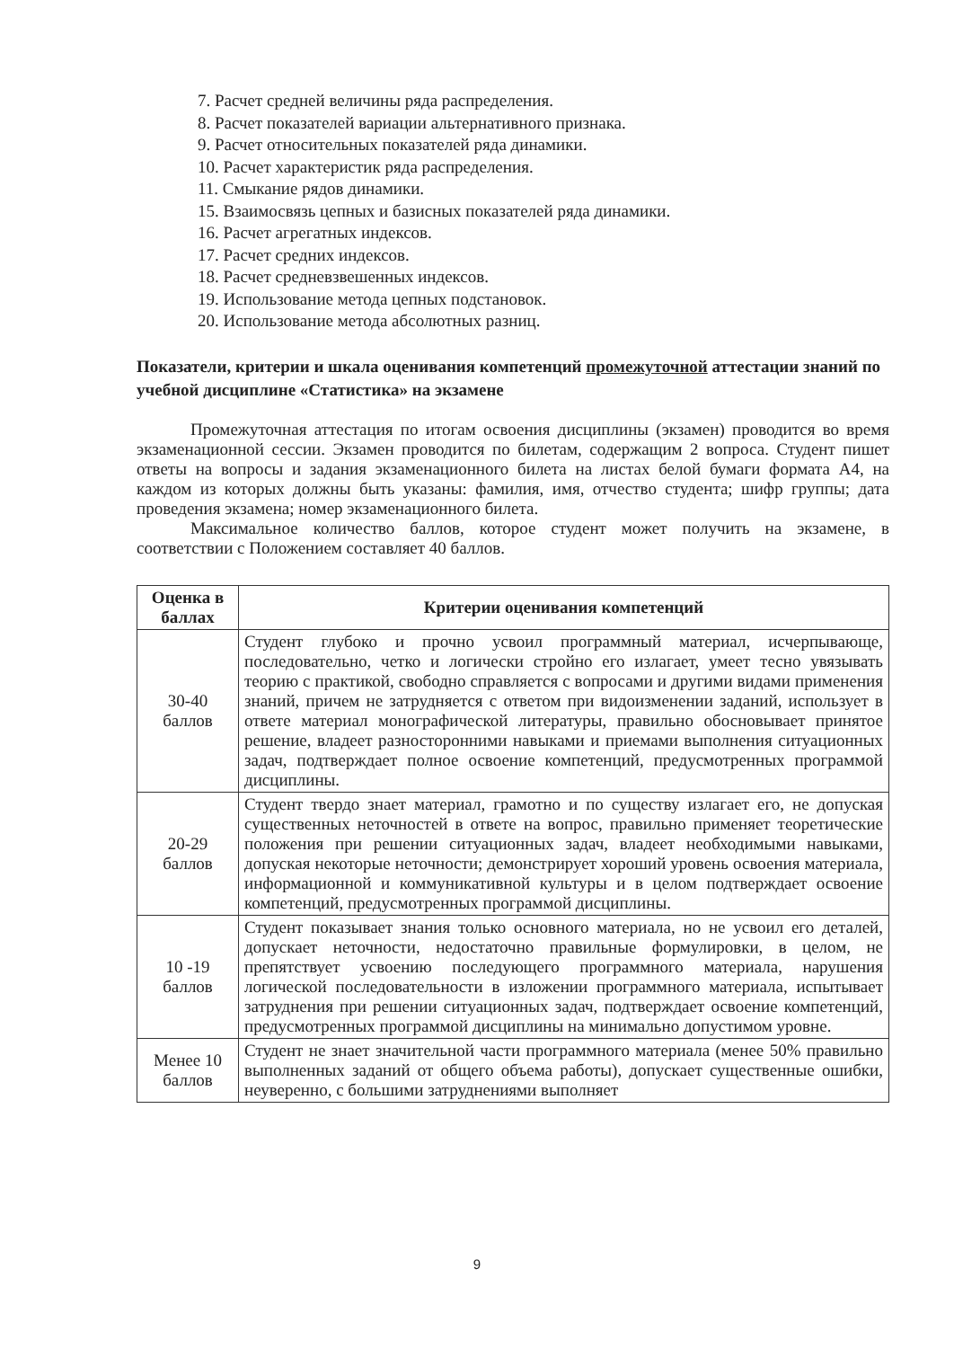7. Расчет средней величины ряда распределения.
8. Расчет показателей вариации альтернативного признака.
9. Расчет относительных показателей ряда динамики.
10. Расчет характеристик ряда распределения.
11. Смыкание рядов динамики.
15. Взаимосвязь цепных и базисных показателей ряда динамики.
16. Расчет агрегатных индексов.
17. Расчет средних индексов.
18. Расчет средневзвешенных индексов.
19. Использование метода цепных подстановок.
20. Использование метода абсолютных разниц.
Показатели, критерии и шкала оценивания компетенций промежуточной аттестации знаний по учебной дисциплине «Статистика» на экзамене
Промежуточная аттестация по итогам освоения дисциплины (экзамен) проводится во время экзаменационной сессии. Экзамен проводится по билетам, содержащим 2 вопроса. Студент пишет ответы на вопросы и задания экзаменационного билета на листах белой бумаги формата А4, на каждом из которых должны быть указаны: фамилия, имя, отчество студента; шифр группы; дата проведения экзамена; номер экзаменационного билета.
Максимальное количество баллов, которое студент может получить на экзамене, в соответствии с Положением составляет 40 баллов.
| Оценка в баллах | Критерии оценивания компетенций |
| --- | --- |
| 30-40 баллов | Студент глубоко и прочно усвоил программный материал, исчерпывающе, последовательно, четко и логически стройно его излагает, умеет тесно увязывать теорию с практикой, свободно справляется с вопросами и другими видами применения знаний, причем не затрудняется с ответом при видоизменении заданий, использует в ответе материал монографической литературы, правильно обосновывает принятое решение, владеет разносторонними навыками и приемами выполнения ситуационных задач, подтверждает полное освоение компетенций, предусмотренных программой дисциплины. |
| 20-29 баллов | Студент твердо знает материал, грамотно и по существу излагает его, не допуская существенных неточностей в ответе на вопрос, правильно применяет теоретические положения при решении ситуационных задач, владеет необходимыми навыками, допуская некоторые неточности; демонстрирует хороший уровень освоения материала, информационной и коммуникативной культуры и в целом подтверждает освоение компетенций, предусмотренных программой дисциплины. |
| 10 -19 баллов | Студент показывает знания только основного материала, но не усвоил его деталей, допускает неточности, недостаточно правильные формулировки, в целом, не препятствует усвоению последующего программного материала, нарушения логической последовательности в изложении программного материала, испытывает затруднения при решении ситуационных задач, подтверждает освоение компетенций, предусмотренных программой дисциплины на минимально допустимом уровне. |
| Менее 10 баллов | Студент не знает значительной части программного материала (менее 50% правильно выполненных заданий от общего объема работы), допускает существенные ошибки, неуверенно, с большими затруднениями выполняет |
9